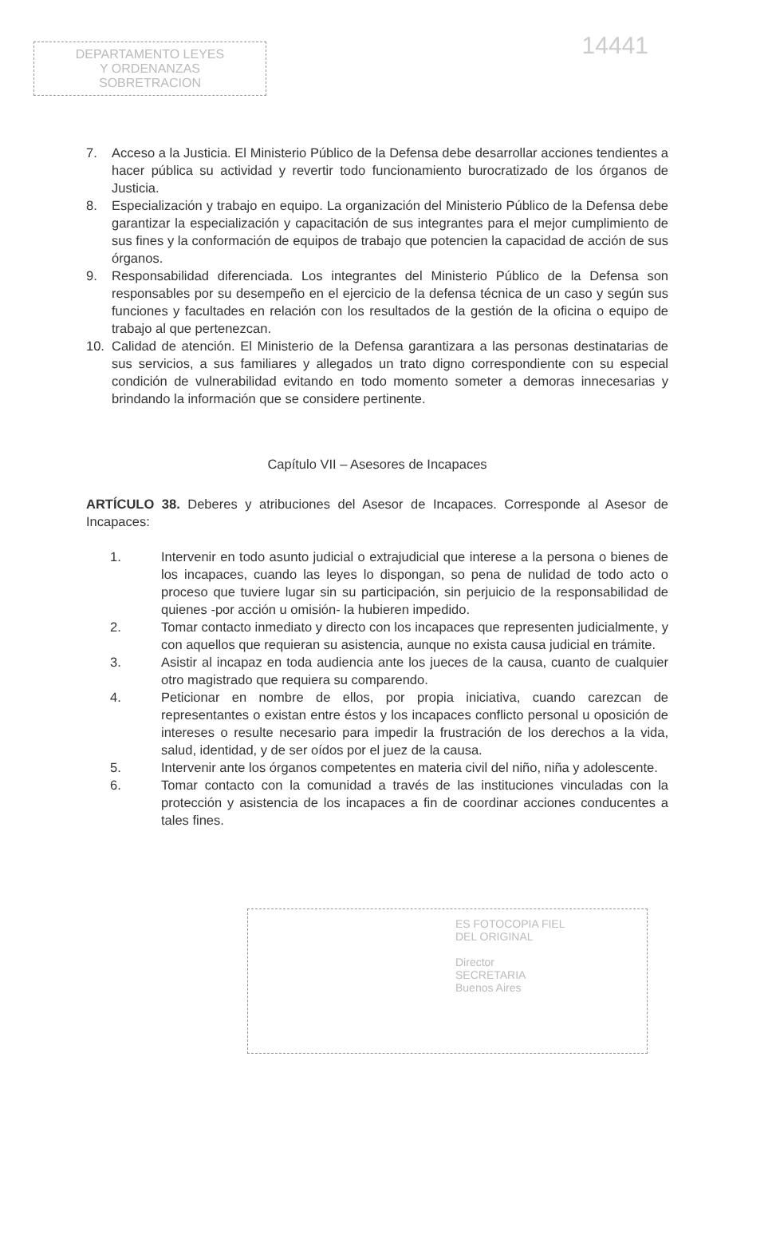DEPARTAMENTO LEYES
Y ORDENANZAS
SOBRETRACION
14441
7. Acceso a la Justicia. El Ministerio Público de la Defensa debe desarrollar acciones tendientes a hacer pública su actividad y revertir todo funcionamiento burocratizado de los órganos de Justicia.
8. Especialización y trabajo en equipo. La organización del Ministerio Público de la Defensa debe garantizar la especialización y capacitación de sus integrantes para el mejor cumplimiento de sus fines y la conformación de equipos de trabajo que potencien la capacidad de acción de sus órganos.
9. Responsabilidad diferenciada. Los integrantes del Ministerio Público de la Defensa son responsables por su desempeño en el ejercicio de la defensa técnica de un caso y según sus funciones y facultades en relación con los resultados de la gestión de la oficina o equipo de trabajo al que pertenezcan.
10. Calidad de atención. El Ministerio de la Defensa garantizara a las personas destinatarias de sus servicios, a sus familiares y allegados un trato digno correspondiente con su especial condición de vulnerabilidad evitando en todo momento someter a demoras innecesarias y brindando la información que se considere pertinente.
Capítulo VII – Asesores de Incapaces
ARTÍCULO 38. Deberes y atribuciones del Asesor de Incapaces. Corresponde al Asesor de Incapaces:
1. Intervenir en todo asunto judicial o extrajudicial que interese a la persona o bienes de los incapaces, cuando las leyes lo dispongan, so pena de nulidad de todo acto o proceso que tuviere lugar sin su participación, sin perjuicio de la responsabilidad de quienes -por acción u omisión- la hubieren impedido.
2. Tomar contacto inmediato y directo con los incapaces que representen judicialmente, y con aquellos que requieran su asistencia, aunque no exista causa judicial en trámite.
3. Asistir al incapaz en toda audiencia ante los jueces de la causa, cuanto de cualquier otro magistrado que requiera su comparendo.
4. Peticionar en nombre de ellos, por propia iniciativa, cuando carezcan de representantes o existan entre éstos y los incapaces conflicto personal u oposición de intereses o resulte necesario para impedir la frustración de los derechos a la vida, salud, identidad, y de ser oídos por el juez de la causa.
5. Intervenir ante los órganos competentes en materia civil del niño, niña y adolescente.
6. Tomar contacto con la comunidad a través de las instituciones vinculadas con la protección y asistencia de los incapaces a fin de coordinar acciones conducentes a tales fines.
ES FOTOCOPIA FIEL
DEL ORIGINAL
Director
SECRETARIA
Buenos Aires